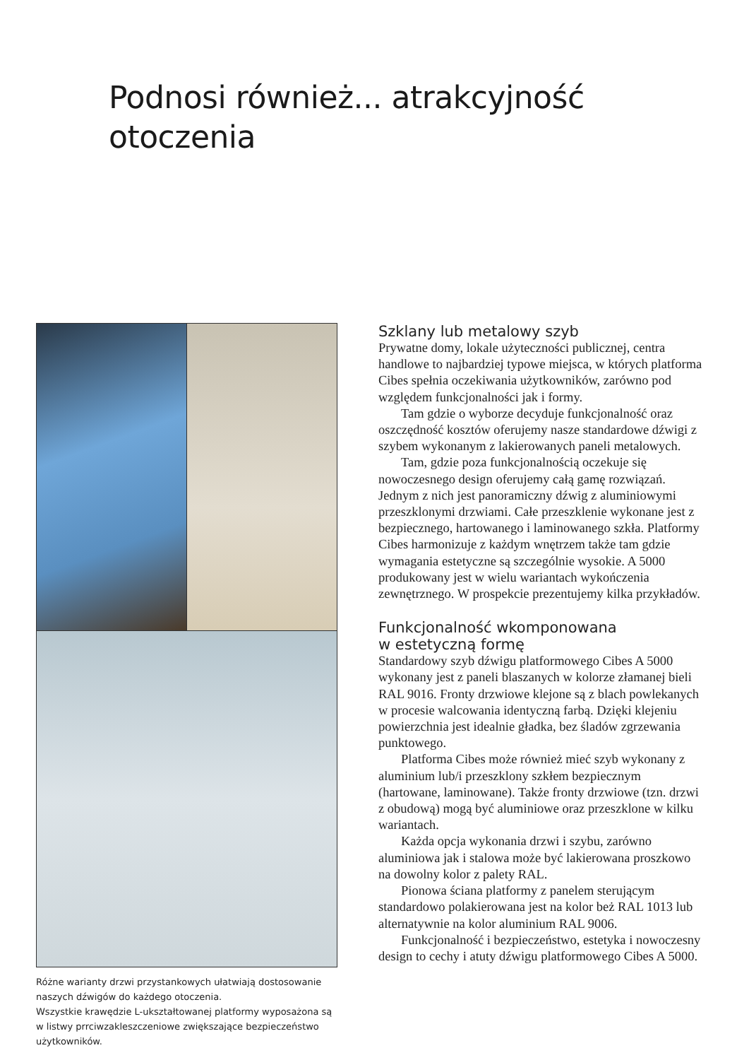Podnosi również... atrakcyjność
otoczenia
Różne warianty drzwi przystankowych ułatwiają dostosowanie naszych dźwigów do każdego otoczenia.
Wszystkie krawędzie L-ukształtowanej platformy wyposażona są w listwy prrciwzakleszczeniowe zwiększające bezpieczeństwo użytkowników.
Szklany lub metalowy szyb
Prywatne domy, lokale użyteczności publicznej, centra handlowe to najbardziej typowe miejsca, w których platforma Cibes spełnia oczekiwania użytkowników, zarówno pod względem funkcjonalności jak i formy.
Tam gdzie o wyborze decyduje funkcjonalność oraz oszczędność kosztów oferujemy nasze standardowe dźwigi z szybem wykonanym z lakierowanych paneli metalowych.
Tam, gdzie poza funkcjonalnością oczekuje się nowoczesnego design oferujemy całą gamę rozwiązań. Jednym z nich jest panoramiczny dźwig z aluminiowymi przeszklonymi drzwiami. Całe przeszklenie wykonane jest z bezpiecznego, hartowanego i laminowanego szkła. Platformy Cibes harmonizuje z każdym wnętrzem także tam gdzie wymagania estetyczne są szczególnie wysokie. A 5000 produkowany jest w wielu wariantach wykończenia zewnętrznego. W prospekcie prezentujemy kilka przykładów.
Funkcjonalność wkomponowana
w estetyczną formę
Standardowy szyb dźwigu platformowego Cibes A 5000 wykonany jest z paneli blaszanych w kolorze złamanej bieli RAL 9016. Fronty drzwiowe klejone są z blach powlekanych w procesie walcowania identyczną farbą. Dzięki klejeniu powierzchnia jest idealnie gładka, bez śladów zgrzewania punktowego.
Platforma Cibes może również mieć szyb wykonany z aluminium lub/i przeszklony szkłem bezpiecznym (hartowane, laminowane). Także fronty drzwiowe (tzn. drzwi z obudową) mogą być aluminiowe oraz przeszklone w kilku wariantach.
Każda opcja wykonania drzwi i szybu, zarówno aluminiowa jak i stalowa może być lakierowana proszkowo na dowolny kolor z palety RAL.
Pionowa ściana platformy z panelem sterującym standardowo polakierowana jest na kolor beż RAL 1013 lub alternatywnie na kolor aluminium RAL 9006.
Funkcjonalność i bezpieczeństwo, estetyka i nowoczesny design to cechy i atuty dźwigu platformowego Cibes A 5000.